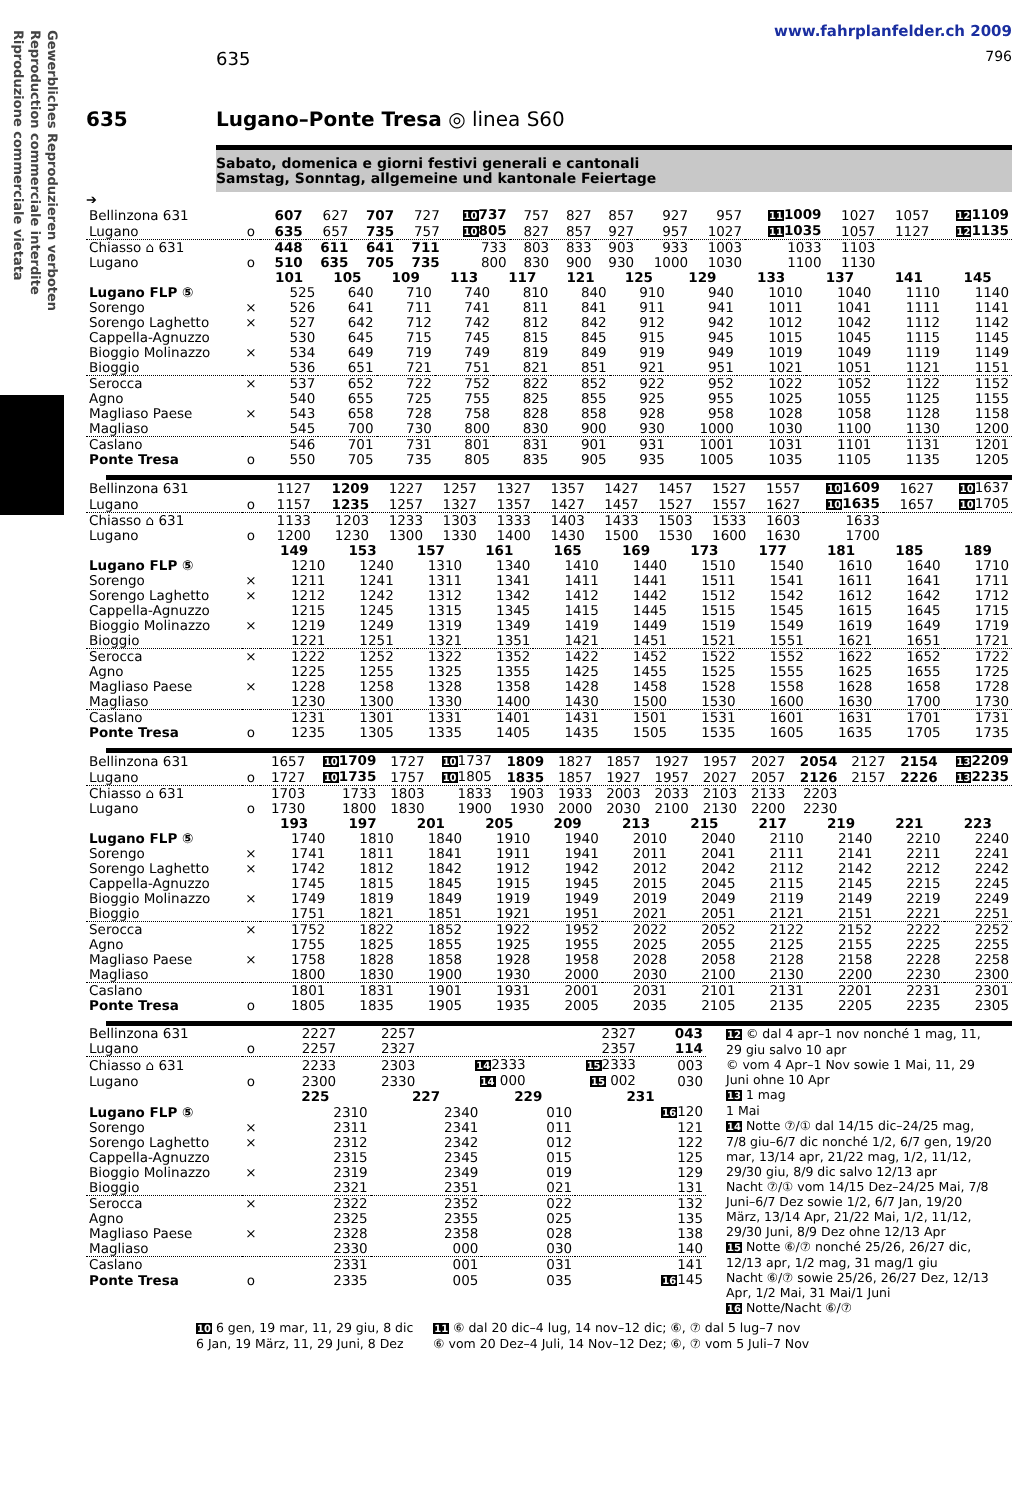Gewerbliches Reproduzieren verboten
Reproduction commerciale interdite
Riproduzione commerciale vietata
www.fahrplanfelder.ch 2009
635 796
635 Lugano–Ponte Tresa ◎ linea S60
Sabato, domenica e giorni festivi generali e cantonali
Samstag, Sonntag, allgemeine und kantonale Feiertage
➔
| Bellinzona 631 | | 607 | 627 | 707 | 727 | 10 737 | 757 | 827 | 857 | 927 | 957 | 11 1009 | 1027 | 1057 | 12 1109 |
| Lugano | o | 635 | 657 | 735 | 757 | 10 805 | 827 | 857 | 927 | 957 | 1027 | 11 1035 | 1057 | 1127 | 12 1135 |
| Chiasso ⌂ 631 | | 448 | 611 | 641 | 711 | 733 | 803 | 833 | 903 | 933 | 1003 | 1033 | 1103 | | |
| Lugano | o | 510 | 635 | 705 | 735 | 800 | 830 | 900 | 930 | 1000 | 1030 | 1100 | 1130 | | |
| | | 101 | 105 | 109 | 113 | 117 | 121 | 125 | 129 | 133 | 137 | 141 | 145 |
| Lugano FLP ⑤ | | 525 | 640 | 710 | 740 | 810 | 840 | 910 | 940 | 1010 | 1040 | 1110 | 1140 |
| Sorengo | × | 526 | 641 | 711 | 741 | 811 | 841 | 911 | 941 | 1011 | 1041 | 1111 | 1141 |
| Sorengo Laghetto | × | 527 | 642 | 712 | 742 | 812 | 842 | 912 | 942 | 1012 | 1042 | 1112 | 1142 |
| Cappella-Agnuzzo | | 530 | 645 | 715 | 745 | 815 | 845 | 915 | 945 | 1015 | 1045 | 1115 | 1145 |
| Bioggio Molinazzo | × | 534 | 649 | 719 | 749 | 819 | 849 | 919 | 949 | 1019 | 1049 | 1119 | 1149 |
| Bioggio | | 536 | 651 | 721 | 751 | 821 | 851 | 921 | 951 | 1021 | 1051 | 1121 | 1151 |
| Serocca | × | 537 | 652 | 722 | 752 | 822 | 852 | 922 | 952 | 1022 | 1052 | 1122 | 1152 |
| Agno | | 540 | 655 | 725 | 755 | 825 | 855 | 925 | 955 | 1025 | 1055 | 1125 | 1155 |
| Magliaso Paese | × | 543 | 658 | 728 | 758 | 828 | 858 | 928 | 958 | 1028 | 1058 | 1128 | 1158 |
| Magliaso | | 545 | 700 | 730 | 800 | 830 | 900 | 930 | 1000 | 1030 | 1100 | 1130 | 1200 |
| Caslano | | 546 | 701 | 731 | 801 | 831 | 901 | 931 | 1001 | 1031 | 1101 | 1131 | 1201 |
| Ponte Tresa | o | 550 | 705 | 735 | 805 | 835 | 905 | 935 | 1005 | 1035 | 1105 | 1135 | 1205 |
| Bellinzona 631 | | 1127 | 1209 | 1227 | 1257 | 1327 | 1357 | 1427 | 1457 | 1527 | 1557 | 10 1609 | 1627 | 10 1637 |
| Lugano | o | 1157 | 1235 | 1257 | 1327 | 1357 | 1427 | 1457 | 1527 | 1557 | 1627 | 10 1635 | 1657 | 10 1705 |
| Chiasso ⌂ 631 | | 1133 | 1203 | 1233 | 1303 | 1333 | 1403 | 1433 | 1503 | 1533 | 1603 | 1633 | | |
| Lugano | o | 1200 | 1230 | 1300 | 1330 | 1400 | 1430 | 1500 | 1530 | 1600 | 1630 | 1700 | | |
| | | 149 | 153 | 157 | 161 | 165 | 169 | 173 | 177 | 181 | 185 | 189 |
| Lugano FLP ⑤ | | 1210 | 1240 | 1310 | 1340 | 1410 | 1440 | 1510 | 1540 | 1610 | 1640 | 1710 |
| Sorengo | × | 1211 | 1241 | 1311 | 1341 | 1411 | 1441 | 1511 | 1541 | 1611 | 1641 | 1711 |
| Sorengo Laghetto | × | 1212 | 1242 | 1312 | 1342 | 1412 | 1442 | 1512 | 1542 | 1612 | 1642 | 1712 |
| Cappella-Agnuzzo | | 1215 | 1245 | 1315 | 1345 | 1415 | 1445 | 1515 | 1545 | 1615 | 1645 | 1715 |
| Bioggio Molinazzo | × | 1219 | 1249 | 1319 | 1349 | 1419 | 1449 | 1519 | 1549 | 1619 | 1649 | 1719 |
| Bioggio | | 1221 | 1251 | 1321 | 1351 | 1421 | 1451 | 1521 | 1551 | 1621 | 1651 | 1721 |
| Serocca | × | 1222 | 1252 | 1322 | 1352 | 1422 | 1452 | 1522 | 1552 | 1622 | 1652 | 1722 |
| Agno | | 1225 | 1255 | 1325 | 1355 | 1425 | 1455 | 1525 | 1555 | 1625 | 1655 | 1725 |
| Magliaso Paese | × | 1228 | 1258 | 1328 | 1358 | 1428 | 1458 | 1528 | 1558 | 1628 | 1658 | 1728 |
| Magliaso | | 1230 | 1300 | 1330 | 1400 | 1430 | 1500 | 1530 | 1600 | 1630 | 1700 | 1730 |
| Caslano | | 1231 | 1301 | 1331 | 1401 | 1431 | 1501 | 1531 | 1601 | 1631 | 1701 | 1731 |
| Ponte Tresa | o | 1235 | 1305 | 1335 | 1405 | 1435 | 1505 | 1535 | 1605 | 1635 | 1705 | 1735 |
| Bellinzona 631 | | 1657 | 10 1709 | 1727 | 10 1737 | 1809 | 1827 | 1857 | 1927 | 1957 | 2027 | 2054 | 2127 | 2154 | 13 2209 |
| Lugano | o | 1727 | 10 1735 | 1757 | 10 1805 | 1835 | 1857 | 1927 | 1957 | 2027 | 2057 | 2126 | 2157 | 2226 | 13 2235 |
| Chiasso ⌂ 631 | | 1703 | 1733 | 1803 | 1833 | 1903 | 1933 | 2003 | 2033 | 2103 | 2133 | 2203 | | | |
| Lugano | o | 1730 | 1800 | 1830 | 1900 | 1930 | 2000 | 2030 | 2100 | 2130 | 2200 | 2230 | | | |
| | | 193 | 197 | 201 | 205 | 209 | 213 | 215 | 217 | 219 | 221 | 223 |
| Lugano FLP ⑤ | | 1740 | 1810 | 1840 | 1910 | 1940 | 2010 | 2040 | 2110 | 2140 | 2210 | 2240 |
| Sorengo | × | 1741 | 1811 | 1841 | 1911 | 1941 | 2011 | 2041 | 2111 | 2141 | 2211 | 2241 |
| Sorengo Laghetto | × | 1742 | 1812 | 1842 | 1912 | 1942 | 2012 | 2042 | 2112 | 2142 | 2212 | 2242 |
| Cappella-Agnuzzo | | 1745 | 1815 | 1845 | 1915 | 1945 | 2015 | 2045 | 2115 | 2145 | 2215 | 2245 |
| Bioggio Molinazzo | × | 1749 | 1819 | 1849 | 1919 | 1949 | 2019 | 2049 | 2119 | 2149 | 2219 | 2249 |
| Bioggio | | 1751 | 1821 | 1851 | 1921 | 1951 | 2021 | 2051 | 2121 | 2151 | 2221 | 2251 |
| Serocca | × | 1752 | 1822 | 1852 | 1922 | 1952 | 2022 | 2052 | 2122 | 2152 | 2222 | 2252 |
| Agno | | 1755 | 1825 | 1855 | 1925 | 1955 | 2025 | 2055 | 2125 | 2155 | 2225 | 2255 |
| Magliaso Paese | × | 1758 | 1828 | 1858 | 1928 | 1958 | 2028 | 2058 | 2128 | 2158 | 2228 | 2258 |
| Magliaso | | 1800 | 1830 | 1900 | 1930 | 2000 | 2030 | 2100 | 2130 | 2200 | 2230 | 2300 |
| Caslano | | 1801 | 1831 | 1901 | 1931 | 2001 | 2031 | 2101 | 2131 | 2201 | 2231 | 2301 |
| Ponte Tresa | o | 1805 | 1835 | 1905 | 1935 | 2005 | 2035 | 2105 | 2135 | 2205 | 2235 | 2305 |
| Bellinzona 631 | | 2227 | 2257 | | 2327 | 043 |
| Lugano | o | 2257 | 2327 | | 2357 | 114 |
| Chiasso ⌂ 631 | | 2233 | 2303 | 14 2333 | 15 2333 | 003 |
| Lugano | o | 2300 | 2330 | 14 000 | 15 002 | 030 |
| | | 225 | 227 | 229 | 231 |
| Lugano FLP ⑤ | | 2310 | 2340 | 010 | 16 120 |
| Sorengo | × | 2311 | 2341 | 011 | 121 |
| Sorengo Laghetto | × | 2312 | 2342 | 012 | 122 |
| Cappella-Agnuzzo | | 2315 | 2345 | 015 | 125 |
| Bioggio Molinazzo | × | 2319 | 2349 | 019 | 129 |
| Bioggio | | 2321 | 2351 | 021 | 131 |
| Serocca | × | 2322 | 2352 | 022 | 132 |
| Agno | | 2325 | 2355 | 025 | 135 |
| Magliaso Paese | × | 2328 | 2358 | 028 | 138 |
| Magliaso | | 2330 | 000 | 030 | 140 |
| Caslano | | 2331 | 001 | 031 | 141 |
| Ponte Tresa | o | 2335 | 005 | 035 | 16 145 |
12 © dal 4 apr–1 nov nonché 1 mag, 11, 29 giu salvo 10 apr
© vom 4 Apr–1 Nov sowie 1 Mai, 11, 29 Juni ohne 10 Apr
13 1 mag
1 Mai
14 Notte ⑦/① dal 14/15 dic–24/25 mag, 7/8 giu–6/7 dic nonché 1/2, 6/7 gen, 19/20 mar, 13/14 apr, 21/22 mag, 1/2, 11/12, 29/30 giu, 8/9 dic salvo 12/13 apr
Nacht ⑦/① vom 14/15 Dez–24/25 Mai, 7/8 Juni–6/7 Dez sowie 1/2, 6/7 Jan, 19/20 März, 13/14 Apr, 21/22 Mai, 1/2, 11/12, 29/30 Juni, 8/9 Dez ohne 12/13 Apr
15 Notte ⑥/⑦ nonché 25/26, 26/27 dic, 12/13 apr, 1/2 mag, 31 mag/1 giu
Nacht ⑥/⑦ sowie 25/26, 26/27 Dez, 12/13 Apr, 1/2 Mai, 31 Mai/1 Juni
16 Notte/Nacht ⑥/⑦
10 6 gen, 19 mar, 11, 29 giu, 8 dic
6 Jan, 19 März, 11, 29 Juni, 8 Dez
11 ⑥ dal 20 dic–4 lug, 14 nov–12 dic; ⑥, ⑦ dal 5 lug–7 nov
⑥ vom 20 Dez–4 Juli, 14 Nov–12 Dez; ⑥, ⑦ vom 5 Juli–7 Nov